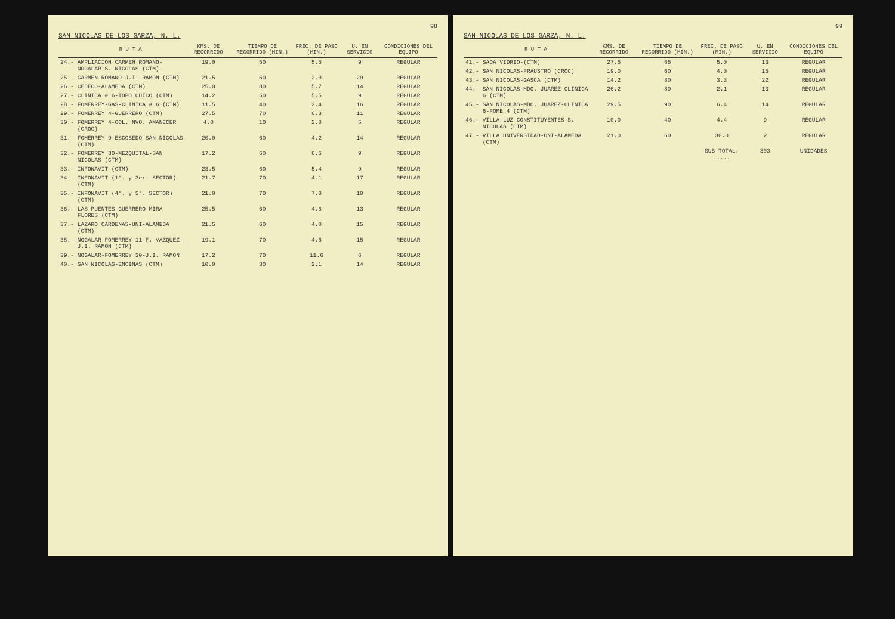98
SAN NICOLAS DE LOS GARZA, N. L.
| | R U T A | KMS. DE RECORRIDO | TIEMPO DE RECORRIDO (MIN.) | FREC. DE PASO (MIN.) | U. EN SERVICIO | CONDICIONES DEL EQUIPO |
| --- | --- | --- | --- | --- | --- | --- |
| 24.- | AMPLIACION CARMEN ROMANO-NOGALAR-S. NICOLAS (CTM). | 19.0 | 50 | 5.5 | 9 | REGULAR |
| 25.- | CARMEN ROMANO-J.I. RAMON (CTM). | 21.5 | 60 | 2.0 | 29 | REGULAR |
| 26.- | CEDECO-ALAMEDA (CTM) | 25.0 | 80 | 5.7 | 14 | REGULAR |
| 27.- | CLINICA # 6-TOPO CHICO (CTM) | 14.2 | 50 | 5.5 | 9 | REGULAR |
| 28.- | FOMERREY-GAS-CLINICA # 6 (CTM) | 11.5 | 40 | 2.4 | 16 | REGULAR |
| 29.- | FOMERREY 4-GUERRERO (CTM) | 27.5 | 70 | 6.3 | 11 | REGULAR |
| 30.- | FOMERREY 4-COL. NVO. AMANECER (CROC) | 4.0 | 10 | 2.0 | 5 | REGULAR |
| 31.- | FOMERREY 9-ESCOBEDO-SAN NICOLAS (CTM) | 20.0 | 60 | 4.2 | 14 | REGULAR |
| 32.- | FOMERREY 30-MEZQUITAL-SAN NICOLAS (CTM) | 17.2 | 60 | 6.6 | 9 | REGULAR |
| 33.- | INFONAVIT (CTM) | 23.5 | 60 | 5.4 | 9 | REGULAR |
| 34.- | INFONAVIT (1°. y 3er. SECTOR) (CTM) | 21.7 | 70 | 4.1 | 17 | REGULAR |
| 35.- | INFONAVIT (4°. y 5°. SECTOR) (CTM) | 21.0 | 70 | 7.0 | 10 | REGULAR |
| 36.- | LAS PUENTES-GUERRERO-MIRA FLORES (CTM) | 25.5 | 60 | 4.6 | 13 | REGULAR |
| 37.- | LAZARO CARDENAS-UNI-ALAMEDA (CTM) | 21.5 | 60 | 4.0 | 15 | REGULAR |
| 38.- | NOGALAR-FOMERREY 11-F. VAZQUEZ-J.I. RAMON (CTM) | 19.1 | 70 | 4.6 | 15 | REGULAR |
| 39.- | NOGALAR-FOMERREY 30-J.I. RAMON | 17.2 | 70 | 11.6 | 6 | REGULAR |
| 40.- | SAN NICOLAS-ENCINAS (CTM) | 10.0 | 30 | 2.1 | 14 | REGULAR |
99
SAN NICOLAS DE LOS GARZA, N. L.
| | R U T A | KMS. DE RECORRIDO | TIEMPO DE RECORRIDO (MIN.) | FREC. DE PASO (MIN.) | U. EN SERVICIO | CONDICIONES DEL EQUIPO |
| --- | --- | --- | --- | --- | --- | --- |
| 41.- | SADA VIDRIO-(CTM) | 27.5 | 65 | 5.0 | 13 | REGULAR |
| 42.- | SAN NICOLAS-FRAUSTRO (CROC) | 19.0 | 60 | 4.0 | 15 | REGULAR |
| 43.- | SAN NICOLAS-GASCA (CTM) | 14.2 | 80 | 3.3 | 22 | REGULAR |
| 44.- | SAN NICOLAS-MDO. JUAREZ-CLINICA 6 (CTM) | 26.2 | 80 | 2.1 | 13 | REGULAR |
| 45.- | SAN NICOLAS-MDO. JUAREZ-CLINICA 6-FOME 4 (CTM) | 29.5 | 90 | 6.4 | 14 | REGULAR |
| 46.- | VILLA LUZ-CONSTITUYENTES-S. NICOLAS (CTM) | 10.0 | 40 | 4.4 | 9 | REGULAR |
| 47.- | VILLA UNIVERSIDAD-UNI-ALAMEDA (CTM) | 21.0 | 60 | 30.0 | 2 | REGULAR |
| | | | | SUB-TOTAL: ..... | 303 | UNIDADES |